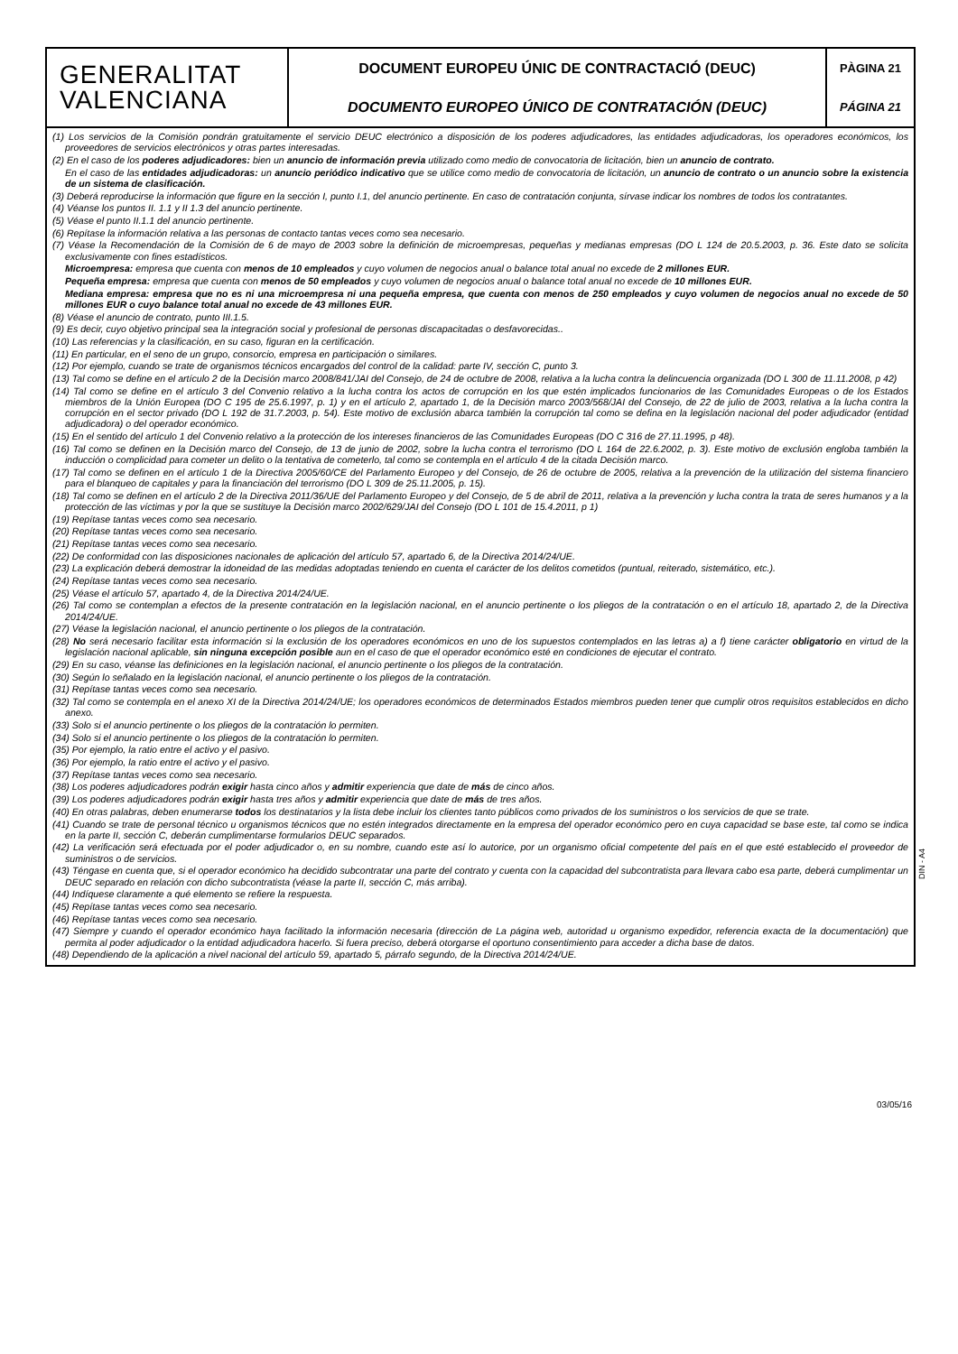GENERALITAT
VALENCIANA
DOCUMENT EUROPEU ÚNIC DE CONTRACTACIÓ (DEUC)
DOCUMENTO EUROPEO ÚNICO DE CONTRATACIÓN (DEUC)
PÀGINA 21
PÁGINA 21
(1) Los servicios de la Comisión pondrán gratuitamente el servicio DEUC electrónico a disposición de los poderes adjudicadores, las entidades adjudicadoras, los operadores económicos, los proveedores de servicios electrónicos y otras partes interesadas.
(2) En el caso de los poderes adjudicadores: bien un anuncio de información previa utilizado como medio de convocatoria de licitación, bien un anuncio de contrato.
En el caso de las entidades adjudicadoras: un anuncio periódico indicativo que se utilice como medio de convocatoria de licitación, un anuncio de contrato o un anuncio sobre la existencia de un sistema de clasificación.
(3) Deberá reproducirse la información que figure en la sección I, punto I.1, del anuncio pertinente. En caso de contratación conjunta, sírvase indicar los nombres de todos los contratantes.
(4) Véanse los puntos II. 1.1 y II 1.3 del anuncio pertinente.
(5) Véase el punto II.1.1 del anuncio pertinente.
(6) Repítase la información relativa a las personas de contacto tantas veces como sea necesario.
(7) Véase la Recomendación de la Comisión de 6 de mayo de 2003 sobre la definición de microempresas, pequeñas y medianas empresas (DO L 124 de 20.5.2003, p. 36. Este dato se solicita exclusivamente con fines estadísticos.
Microempresa: empresa que cuenta con menos de 10 empleados y cuyo volumen de negocios anual o balance total anual no excede de 2 millones EUR.
Pequeña empresa: empresa que cuenta con menos de 50 empleados y cuyo volumen de negocios anual o balance total anual no excede de 10 millones EUR.
Mediana empresa: empresa que no es ni una microempresa ni una pequeña empresa, que cuenta con menos de 250 empleados y cuyo volumen de negocios anual no excede de 50 millones EUR o cuyo balance total anual no excede de 43 millones EUR.
(8) Véase el anuncio de contrato, punto III.1.5.
(9) Es decir, cuyo objetivo principal sea la integración social y profesional de personas discapacitadas o desfavorecidas..
(10) Las referencias y la clasificación, en su caso, figuran en la certificación.
(11) En particular, en el seno de un grupo, consorcio, empresa en participación o similares.
(12) Por ejemplo, cuando se trate de organismos técnicos encargados del control de la calidad: parte IV, sección C, punto 3.
(13) Tal como se define en el artículo 2 de la Decisión marco 2008/841/JAI del Consejo, de 24 de octubre de 2008, relativa a la lucha contra la delincuencia organizada (DO L 300 de 11.11.2008, p 42)
(14) Tal como se define en el artículo 3 del Convenio relativo a la lucha contra los actos de corrupción en los que estén implicados funcionarios de las Comunidades Europeas o de los Estados miembros de la Unión Europea (DO C 195 de 25.6.1997, p. 1) y en el artículo 2, apartado 1, de la Decisión marco 2003/568/JAI del Consejo, de 22 de julio de 2003, relativa a la lucha contra la corrupción en el sector privado (DO L 192 de 31.7.2003, p. 54). Este motivo de exclusión abarca también la corrupción tal como se defina en la legislación nacional del poder adjudicador (entidad adjudicadora) o del operador económico.
(15) En el sentido del artículo 1 del Convenio relativo a la protección de los intereses financieros de las Comunidades Europeas (DO C 316 de 27.11.1995, p 48).
(16) Tal como se definen en la Decisión marco del Consejo, de 13 de junio de 2002, sobre la lucha contra el terrorismo (DO L 164 de 22.6.2002, p. 3). Este motivo de exclusión engloba también la inducción o complicidad para cometer un delito o la tentativa de cometerlo, tal como se contempla en el artículo 4 de la citada Decisión marco.
(17) Tal como se definen en el artículo 1 de la Directiva 2005/60/CE del Parlamento Europeo y del Consejo, de 26 de octubre de 2005, relativa a la prevención de la utilización del sistema financiero para el blanqueo de capitales y para la financiación del terrorismo (DO L 309 de 25.11.2005, p. 15).
(18) Tal como se definen en el artículo 2 de la Directiva 2011/36/UE del Parlamento Europeo y del Consejo, de 5 de abril de 2011, relativa a la prevención y lucha contra la trata de seres humanos y a la protección de las víctimas y por la que se sustituye la Decisión marco 2002/629/JAI del Consejo (DO L 101 de 15.4.2011, p 1)
(19) Repítase tantas veces como sea necesario.
(20) Repítase tantas veces como sea necesario.
(21) Repítase tantas veces como sea necesario.
(22) De conformidad con las disposiciones nacionales de aplicación del artículo 57, apartado 6, de la Directiva 2014/24/UE.
(23) La explicación deberá demostrar la idoneidad de las medidas adoptadas teniendo en cuenta el carácter de los delitos cometidos (puntual, reiterado, sistemático, etc.).
(24) Repítase tantas veces como sea necesario.
(25) Véase el artículo 57, apartado 4, de la Directiva 2014/24/UE.
(26) Tal como se contemplan a efectos de la presente contratación en la legislación nacional, en el anuncio pertinente o los pliegos de la contratación o en el artículo 18, apartado 2, de la Directiva 2014/24/UE.
(27) Véase la legislación nacional, el anuncio pertinente o los pliegos de la contratación.
(28) No será necesario facilitar esta información si la exclusión de los operadores económicos en uno de los supuestos contemplados en las letras a) a f) tiene carácter obligatorio en virtud de la legislación nacional aplicable, sin ninguna excepción posible aun en el caso de que el operador económico esté en condiciones de ejecutar el contrato.
(29) En su caso, véanse las definiciones en la legislación nacional, el anuncio pertinente o los pliegos de la contratación.
(30) Según lo señalado en la legislación nacional, el anuncio pertinente o los pliegos de la contratación.
(31) Repítase tantas veces como sea necesario.
(32) Tal como se contempla en el anexo XI de la Directiva 2014/24/UE; los operadores económicos de determinados Estados miembros pueden tener que cumplir otros requisitos establecidos en dicho anexo.
(33) Solo si el anuncio pertinente o los pliegos de la contratación lo permiten.
(34) Solo si el anuncio pertinente o los pliegos de la contratación lo permiten.
(35) Por ejemplo, la ratio entre el activo y el pasivo.
(36) Por ejemplo, la ratio entre el activo y el pasivo.
(37) Repítase tantas veces como sea necesario.
(38) Los poderes adjudicadores podrán exigir hasta cinco años y admitir experiencia que date de más de cinco años.
(39) Los poderes adjudicadores podrán exigir hasta tres años y admitir experiencia que date de más de tres años.
(40) En otras palabras, deben enumerarse todos los destinatarios y la lista debe incluir los clientes tanto públicos como privados de los suministros o los servicios de que se trate.
(41) Cuando se trate de personal técnico u organismos técnicos que no estén integrados directamente en la empresa del operador económico pero en cuya capacidad se base este, tal como se indica en la parte II, sección C, deberán cumplimentarse formularios DEUC separados.
(42) La verificación será efectuada por el poder adjudicador o, en su nombre, cuando este así lo autorice, por un organismo oficial competente del país en el que esté establecido el proveedor de suministros o de servicios.
(43) Téngase en cuenta que, si el operador económico ha decidido subcontratar una parte del contrato y cuenta con la capacidad del subcontratista para llevara cabo esa parte, deberá cumplimentar un DEUC separado en relación con dicho subcontratista (véase la parte II, sección C, más arriba).
(44) Indíquese claramente a qué elemento se refiere la respuesta.
(45) Repítase tantas veces como sea necesario.
(46) Repítase tantas veces como sea necesario.
(47) Siempre y cuando el operador económico haya facilitado la información necesaria (dirección de La página web, autoridad u organismo expedidor, referencia exacta de la documentación) que permita al poder adjudicador o la entidad adjudicadora hacerlo. Si fuera preciso, deberá otorgarse el oportuno consentimiento para acceder a dicha base de datos.
(48) Dependiendo de la aplicación a nivel nacional del artículo 59, apartado 5, párrafo segundo, de la Directiva 2014/24/UE.
DIN - A4
03/05/16